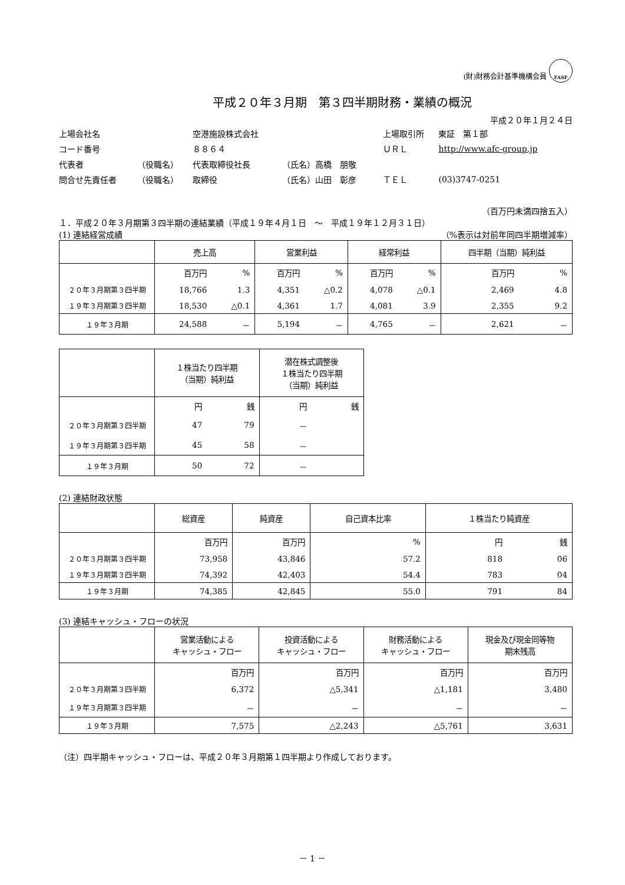(財)財務会計基準機構会員 FASF
平成２０年３月期　第３四半期財務・業績の概況
平成２０年１月２４日
| 上場会社名 | | 空港施設株式会社 | | 上場取引所 | 東証 第１部 |
| コード番号 | | ８８６４ | | ＵＲＬ | http://www.afc-group.jp |
| 代表者 | （役職名） | 代表取締役社長 | （氏名）高橋 朋敬 | | |
| 問合せ先責任者 | （役職名） | 取締役 | （氏名）山田 彰彦 | ＴＥＬ | (03)3747-0251 |
（百万円未満四捨五入）
１．平成２０年３月期第３四半期の連結業績（平成１９年４月１日　～　平成１９年１２月３１日）
(1) 連結経営成績 （%表示は対前年同四半期増減率）
| | 売上高 | | 営業利益 | | 経常利益 | | 四半期（当期）純利益 | |
| --- | --- | --- | --- | --- | --- | --- | --- | --- |
| | 百万円 | % | 百万円 | % | 百万円 | % | 百万円 | % |
| ２０年３月期第３四半期 | 18,766 | 1.3 | 4,351 | △0.2 | 4,078 | △0.1 | 2,469 | 4.8 |
| １９年３月期第３四半期 | 18,530 | △0.1 | 4,361 | 1.7 | 4,081 | 3.9 | 2,355 | 9.2 |
| １９年３月期 | 24,588 | － | 5,194 | － | 4,765 | － | 2,621 | － |
| | １株当たり四半期 （当期）純利益 | | 潜在株式調整後 １株当たり四半期 （当期）純利益 | |
| --- | --- | --- | --- | --- |
| | 円 | 銭 | 円 | 銭 |
| ２０年３月期第３四半期 | 47 | 79 | － | |
| １９年３月期第３四半期 | 45 | 58 | － | |
| １９年３月期 | 50 | 72 | － | |
(2) 連結財政状態
| | 総資産 | 純資産 | 自己資本比率 | １株当たり純資産 | |
| --- | --- | --- | --- | --- | --- |
| | 百万円 | 百万円 | % | 円 | 銭 |
| ２０年３月期第３四半期 | 73,958 | 43,846 | 57.2 | 818 | 06 |
| １９年３月期第３四半期 | 74,392 | 42,403 | 54.4 | 783 | 04 |
| １９年３月期 | 74,385 | 42,845 | 55.0 | 791 | 84 |
(3) 連結キャッシュ・フローの状況
| | 営業活動による キャッシュ・フロー | 投資活動による キャッシュ・フロー | 財務活動による キャッシュ・フロー | 現金及び現金同等物 期末残高 |
| --- | --- | --- | --- | --- |
| | 百万円 | 百万円 | 百万円 | 百万円 |
| ２０年３月期第３四半期 | 6,372 | △5,341 | △1,181 | 3,480 |
| １９年３月期第３四半期 | － | － | － | － |
| １９年３月期 | 7,575 | △2,243 | △5,761 | 3,631 |
（注）四半期キャッシュ・フローは、平成２０年３月期第１四半期より作成しております。
－ 1 －